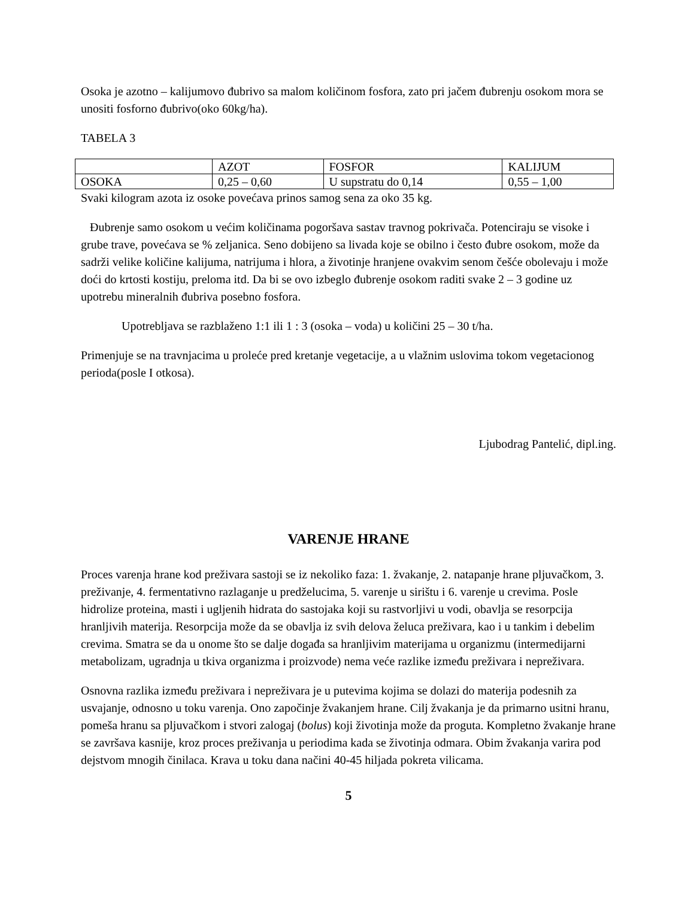Osoka je azotno – kalijumovo đubrivo sa malom količinom fosfora, zato pri jačem đubrenju osokom mora se unositi fosforno đubrivo(oko 60kg/ha).
TABELA 3
| | AZOT | FOSFOR | KALIJUM |
| OSOKA | 0,25 – 0,60 | U supstratu do 0,14 | 0,55 – 1,00 |
Svaki kilogram azota iz osoke povećava prinos samog sena za oko 35 kg.
Đubrenje samo osokom u većim količinama pogoršava sastav travnog pokrivača. Potenciraju se visoke i grube trave, povećava se % zeljanica. Seno dobijeno sa livada koje se obilno i često đubre osokom, može da sadrži velike količine kalijuma, natrijuma i hlora, a životinje hranjene ovakvim senom češće obolevaju i može doći do krtosti kostiju, preloma itd. Da bi se ovo izbeglo đubrenje osokom raditi svake 2 – 3 godine uz upotrebu mineralnih đubriva posebno fosfora.
Upotrebljava se razblaženo 1:1 ili 1 : 3 (osoka – voda) u količini 25 – 30 t/ha.
Primenjuje se na travnjacima u proleće pred kretanje vegetacije, a u vlažnim uslovima tokom vegetacionog perioda(posle I otkosa).
Ljubodrag Pantelić, dipl.ing.
VARENJE HRANE
Proces varenja hrane kod preživara sastoji se iz nekoliko faza: 1. žvakanje, 2. natapanje hrane pljuvačkom, 3. preživanje, 4. fermentativno razlaganje u predželucima, 5. varenje u sirištu i 6. varenje u crevima. Posle hidrolize proteina, masti i ugljenih hidrata do sastojaka koji su rastvorljivi u vodi, obavlja se resorpcija hranljivih materija. Resorpcija može da se obavlja iz svih delova želuca preživara, kao i u tankim i debelim crevima. Smatra se da u onome što se dalje događa sa hranljivim materijama u organizmu (intermedijarni metabolizam, ugradnja u tkiva organizma i proizvode) nema veće razlike između preživara i nepreživara.
Osnovna razlika između preživara i nepreživara je u putevima kojima se dolazi do materija podesnih za usvajanje, odnosno u toku varenja. Ono započinje žvakanjem hrane. Cilj žvakanja je da primarno usitni hranu, pomeša hranu sa pljuvačkom i stvori zalogaj (bolus) koji životinja može da proguta. Kompletno žvakanje hrane se završava kasnije, kroz proces preživanja u periodima kada se životinja odmara. Obim žvakanja varira pod dejstvom mnogih činilaca. Krava u toku dana načini 40-45 hiljada pokreta vilicama.
5